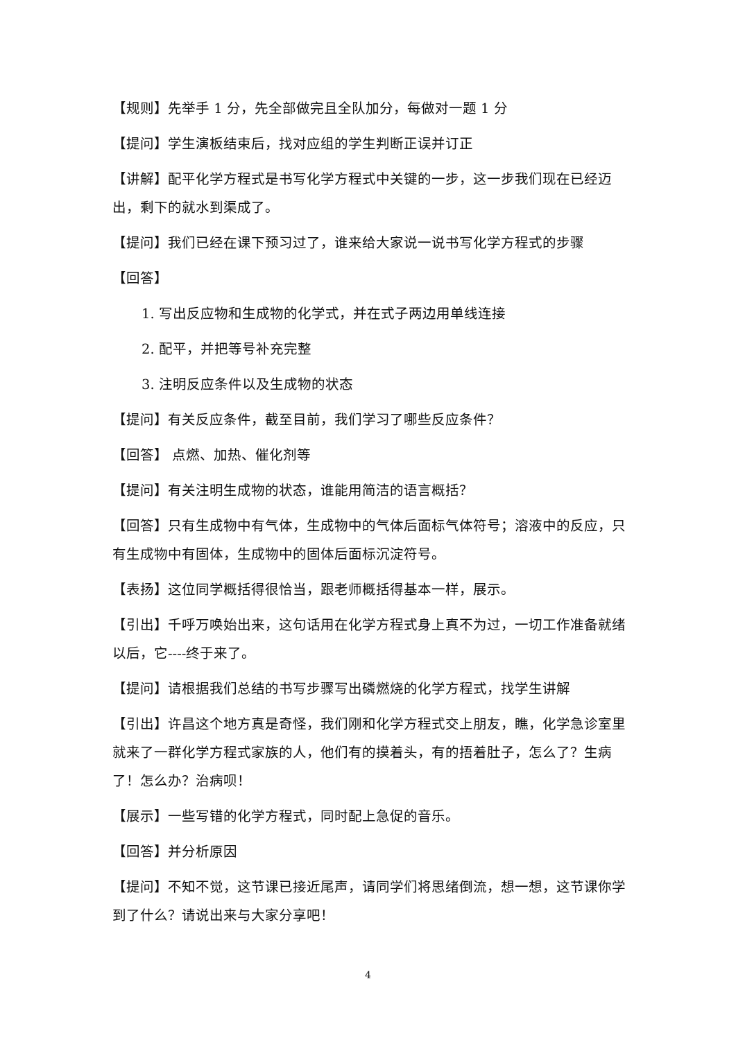【规则】先举手 1 分，先全部做完且全队加分，每做对一题 1 分
【提问】学生演板结束后，找对应组的学生判断正误并订正
【讲解】配平化学方程式是书写化学方程式中关键的一步，这一步我们现在已经迈出，剩下的就水到渠成了。
【提问】我们已经在课下预习过了，谁来给大家说一说书写化学方程式的步骤
【回答】
1. 写出反应物和生成物的化学式，并在式子两边用单线连接
2. 配平，并把等号补充完整
3. 注明反应条件以及生成物的状态
【提问】有关反应条件，截至目前，我们学习了哪些反应条件？
【回答】 点燃、加热、催化剂等
【提问】有关注明生成物的状态，谁能用简洁的语言概括？
【回答】只有生成物中有气体，生成物中的气体后面标气体符号；溶液中的反应，只有生成物中有固体，生成物中的固体后面标沉淀符号。
【表扬】这位同学概括得很恰当，跟老师概括得基本一样，展示。
【引出】千呼万唤始出来，这句话用在化学方程式身上真不为过，一切工作准备就绪以后，它----终于来了。
【提问】请根据我们总结的书写步骤写出磷燃烧的化学方程式，找学生讲解
【引出】许昌这个地方真是奇怪，我们刚和化学方程式交上朋友，瞧，化学急诊室里就来了一群化学方程式家族的人，他们有的摸着头，有的捂着肚子，怎么了？生病了！怎么办？治病呗！
【展示】一些写错的化学方程式，同时配上急促的音乐。
【回答】并分析原因
【提问】不知不觉，这节课已接近尾声，请同学们将思绪倒流，想一想，这节课你学到了什么？请说出来与大家分享吧！
4